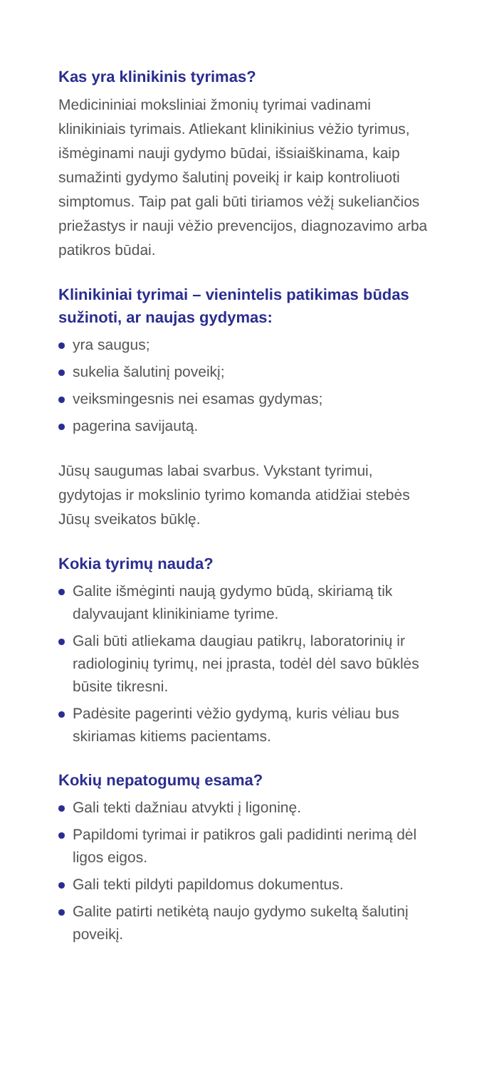Kas yra klinikinis tyrimas?
Medicininiai moksliniai žmonių tyrimai vadinami klinikiniais tyrimais. Atliekant klinikinius vėžio tyrimus, išmėginami nauji gydymo būdai, išsiaiškinama, kaip sumažinti gydymo šalutinį poveikį ir kaip kontroliuoti simptomus. Taip pat gali būti tiriamos vėžį sukeliančios priežastys ir nauji vėžio prevencijos, diagnozavimo arba patikros būdai.
Klinikiniai tyrimai – vienintelis patikimas būdas sužinoti, ar naujas gydymas:
yra saugus;
sukelia šalutinį poveikį;
veiksmingesnis nei esamas gydymas;
pagerina savijautą.
Jūsų saugumas labai svarbus. Vykstant tyrimui, gydytojas ir mokslinio tyrimo komanda atidžiai stebės Jūsų sveikatos būklę.
Kokia tyrimų nauda?
Galite išmėginti naują gydymo būdą, skiriamą tik dalyvaujant klinikiniame tyrime.
Gali būti atliekama daugiau patikrų, laboratorinių ir radiologinių tyrimų, nei įprasta, todėl dėl savo būklės būsite tikresni.
Padėsite pagerinti vėžio gydymą, kuris vėliau bus skiriamas kitiems pacientams.
Kokių nepatogumų esama?
Gali tekti dažniau atvykti į ligoninę.
Papildomi tyrimai ir patikros gali padidinti nerimą dėl ligos eigos.
Gali tekti pildyti papildomus dokumentus.
Galite patirti netikėtą naujo gydymo sukeltą šalutinį poveikį.